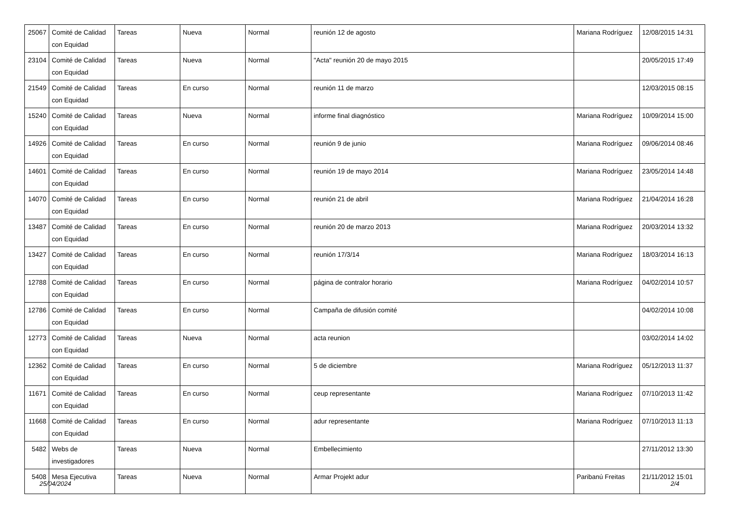| 25067 | Comité de Calidad con Equidad | Tareas | Nueva | Normal | reunión 12 de agosto | Mariana Rodríguez | 12/08/2015 14:31 |
| 23104 | Comité de Calidad con Equidad | Tareas | Nueva | Normal | "Acta" reunión 20 de mayo 2015 | | 20/05/2015 17:49 |
| 21549 | Comité de Calidad con Equidad | Tareas | En curso | Normal | reunión 11 de marzo | | 12/03/2015 08:15 |
| 15240 | Comité de Calidad con Equidad | Tareas | Nueva | Normal | informe final diagnóstico | Mariana Rodríguez | 10/09/2014 15:00 |
| 14926 | Comité de Calidad con Equidad | Tareas | En curso | Normal | reunión 9 de junio | Mariana Rodríguez | 09/06/2014 08:46 |
| 14601 | Comité de Calidad con Equidad | Tareas | En curso | Normal | reunión 19 de mayo 2014 | Mariana Rodríguez | 23/05/2014 14:48 |
| 14070 | Comité de Calidad con Equidad | Tareas | En curso | Normal | reunión 21 de abril | Mariana Rodríguez | 21/04/2014 16:28 |
| 13487 | Comité de Calidad con Equidad | Tareas | En curso | Normal | reunión 20 de marzo 2013 | Mariana Rodríguez | 20/03/2014 13:32 |
| 13427 | Comité de Calidad con Equidad | Tareas | En curso | Normal | reunión 17/3/14 | Mariana Rodríguez | 18/03/2014 16:13 |
| 12788 | Comité de Calidad con Equidad | Tareas | En curso | Normal | página de contralor horario | Mariana Rodríguez | 04/02/2014 10:57 |
| 12786 | Comité de Calidad con Equidad | Tareas | En curso | Normal | Campaña de difusión comité | | 04/02/2014 10:08 |
| 12773 | Comité de Calidad con Equidad | Tareas | Nueva | Normal | acta reunion | | 03/02/2014 14:02 |
| 12362 | Comité de Calidad con Equidad | Tareas | En curso | Normal | 5 de diciembre | Mariana Rodríguez | 05/12/2013 11:37 |
| 11671 | Comité de Calidad con Equidad | Tareas | En curso | Normal | ceup representante | Mariana Rodríguez | 07/10/2013 11:42 |
| 11668 | Comité de Calidad con Equidad | Tareas | En curso | Normal | adur representante | Mariana Rodríguez | 07/10/2013 11:13 |
| 5482 | Webs de investigadores | Tareas | Nueva | Normal | Embellecimiento | | 27/11/2012 13:30 |
| 5408 | Mesa Ejecutiva | Tareas | Nueva | Normal | Armar Projekt adur | Paribanú Freitas | 21/11/2012 15:01 |
25/04/2024 2/4